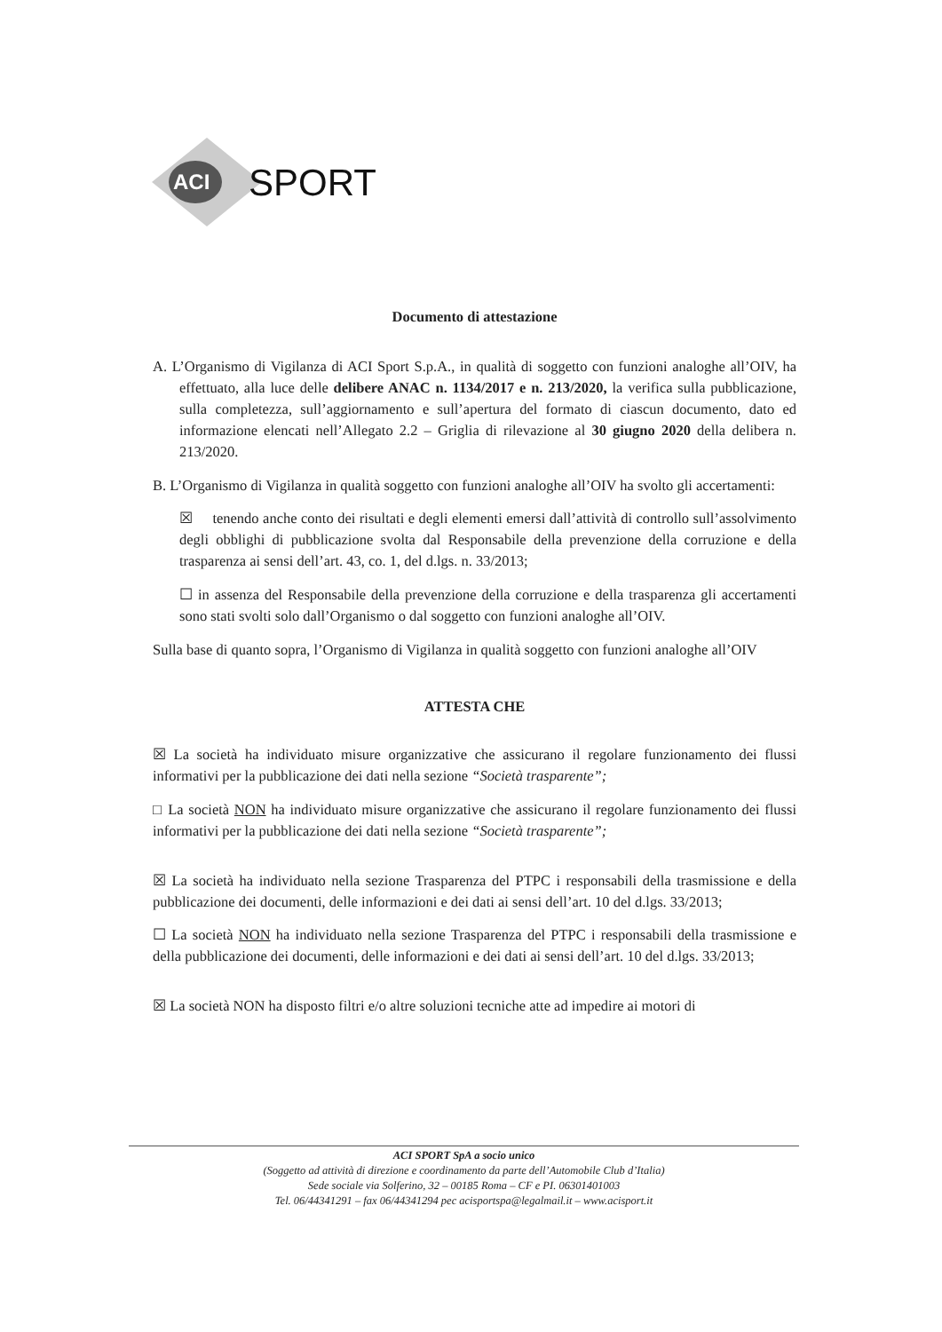ACI
SPORT
Documento di attestazione
A. L’Organismo di Vigilanza di ACI Sport S.p.A., in qualità di soggetto con funzioni analoghe all’OIV, ha effettuato, alla luce delle delibere ANAC n. 1134/2017 e n. 213/2020, la verifica sulla pubblicazione, sulla completezza, sull’aggiornamento e sull’apertura del formato di ciascun documento, dato ed informazione elencati nell’Allegato 2.2 – Griglia di rilevazione al 30 giugno 2020 della delibera n. 213/2020.
B. L’Organismo di Vigilanza in qualità soggetto con funzioni analoghe all’OIV ha svolto gli accertamenti:
☒ tenendo anche conto dei risultati e degli elementi emersi dall’attività di controllo sull’assolvimento degli obblighi di pubblicazione svolta dal Responsabile della prevenzione della corruzione e della trasparenza ai sensi dell’art. 43, co. 1, del d.lgs. n. 33/2013;
☐ in assenza del Responsabile della prevenzione della corruzione e della trasparenza gli accertamenti sono stati svolti solo dall’Organismo o dal soggetto con funzioni analoghe all’OIV.
Sulla base di quanto sopra, l’Organismo di Vigilanza in qualità soggetto con funzioni analoghe all’OIV
ATTESTA CHE
☒ La società ha individuato misure organizzative che assicurano il regolare funzionamento dei flussi informativi per la pubblicazione dei dati nella sezione “Società trasparente”;
□ La società NON ha individuato misure organizzative che assicurano il regolare funzionamento dei flussi informativi per la pubblicazione dei dati nella sezione “Società trasparente”;
☒ La società ha individuato nella sezione Trasparenza del PTPC i responsabili della trasmissione e della pubblicazione dei documenti, delle informazioni e dei dati ai sensi dell’art. 10 del d.lgs. 33/2013;
☐ La società NON ha individuato nella sezione Trasparenza del PTPC i responsabili della trasmissione e della pubblicazione dei documenti, delle informazioni e dei dati ai sensi dell’art. 10 del d.lgs. 33/2013;
☒ La società NON ha disposto filtri e/o altre soluzioni tecniche atte ad impedire ai motori di
ACI SPORT SpA a socio unico
(Soggetto ad attività di direzione e coordinamento da parte dell’Automobile Club d’Italia)
Sede sociale via Solferino, 32 – 00185 Roma – CF e PI. 06301401003
Tel. 06/44341291 – fax 06/44341294 pec acisportspa@legalmail.it – www.acisport.it